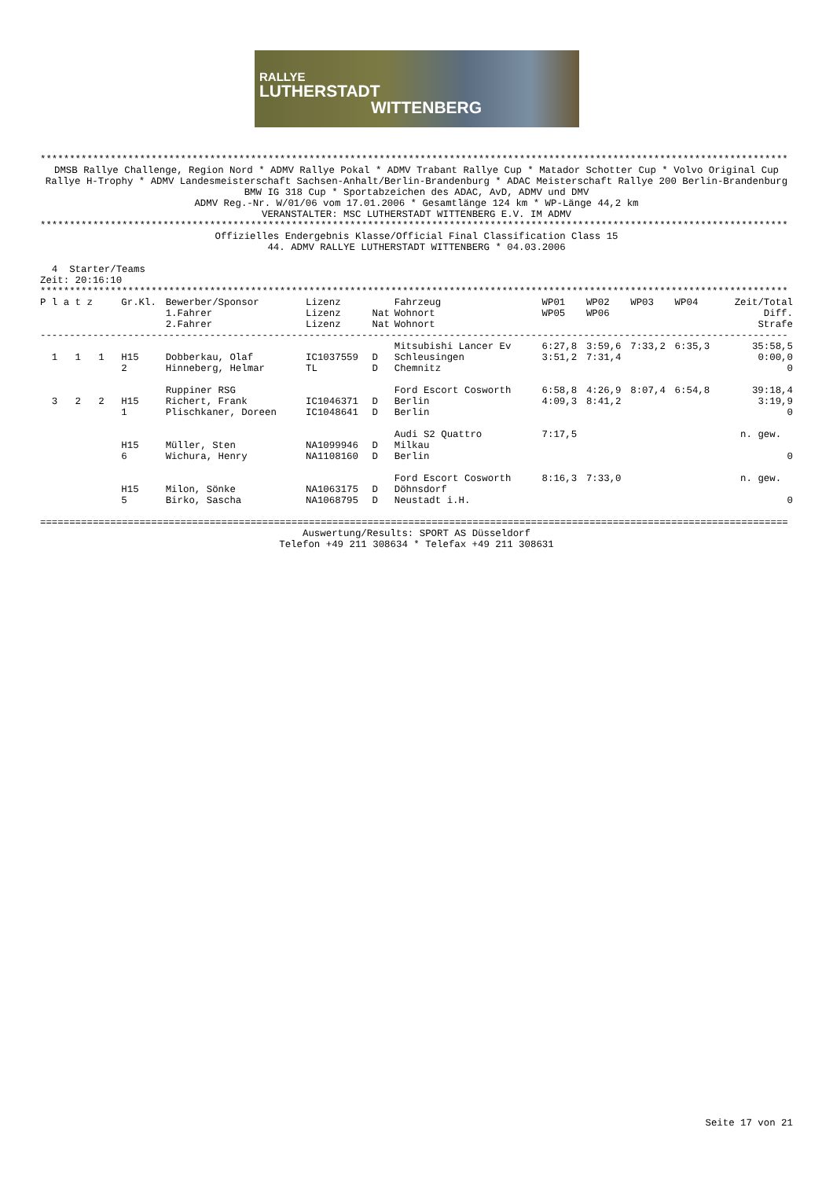RALLYE
LUTHERSTADT
WITTENBERG
********************************************************************************************************************************
DMSB Rallye Challenge, Region Nord * ADMV Rallye Pokal * ADMV Trabant Rallye Cup * Matador Schotter Cup * Volvo Original Cup
Rallye H-Trophy * ADMV Landesmeisterschaft Sachsen-Anhalt/Berlin-Brandenburg * ADAC Meisterschaft Rallye 200 Berlin-Brandenburg
BMW IG 318 Cup * Sportabzeichen des ADAC, AvD, ADMV und DMV
ADMV Reg.-Nr. W/01/06 vom 17.01.2006 * Gesamtlänge 124 km * WP-Länge 44,2 km
VERANSTALTER: MSC LUTHERSTADT WITTENBERG E.V. IM ADMV
********************************************************************************************************************************
Offizielles Endergebnis Klasse/Official Final Classification Class 15
44. ADMV RALLYE LUTHERSTADT WITTENBERG * 04.03.2006
4 Starter/Teams
Zeit: 20:16:10
********************************************************************************************************************************
| P l a t z | Gr.Kl. | Bewerber/Sponsor 1.Fahrer 2.Fahrer | Lizenz Lizenz Lizenz | Nat Nat | Fahrzeug Wohnort Wohnort | WP01 WP05 | WP02 WP06 | WP03 | WP04 | Zeit/Total Diff. Strafe |
| --- | --- | --- | --- | --- | --- | --- | --- | --- | --- | --- |
| -------------------------------------------------------------------------------------------------------------------------------- | | | | | | | | | | |
| 1 1 1 | H15 2 | Dobberkau, Olaf Hinneberg, Helmar | IC1037559 TL | D D | Mitsubishi Lancer Ev Schleusingen Chemnitz | 6:27,8 3:51,2 | 3:59,6 7:31,4 | 7:33,2 | 6:35,3 | 35:58,5 0:00,0 0 |
| 3 2 2 | H15 1 | Ruppiner RSG Richert, Frank Plischkaner, Doreen | IC1046371 IC1048641 | D D | Ford Escort Cosworth Berlin Berlin | 6:58,8 4:09,3 | 4:26,9 8:41,2 | 8:07,4 | 6:54,8 | 39:18,4 3:19,9 0 |
| | H15 6 | Müller, Sten Wichura, Henry | NA1099946 NA1108160 | D D | Audi S2 Quattro Milkau Berlin | 7:17,5 | | | | n. gew. 0 |
| | H15 5 | Milon, Sönke Birko, Sascha | NA1063175 NA1068795 | D D | Ford Escort Cosworth Döhnsdorf Neustadt i.H. | 8:16,3 | 7:33,0 | | | n. gew. 0 |
| ================================================================================================================================ | | | | | | | | | | |
Auswertung/Results: SPORT AS Düsseldorf
Telefon +49 211 308634 * Telefax +49 211 308631
Seite 17 von 21